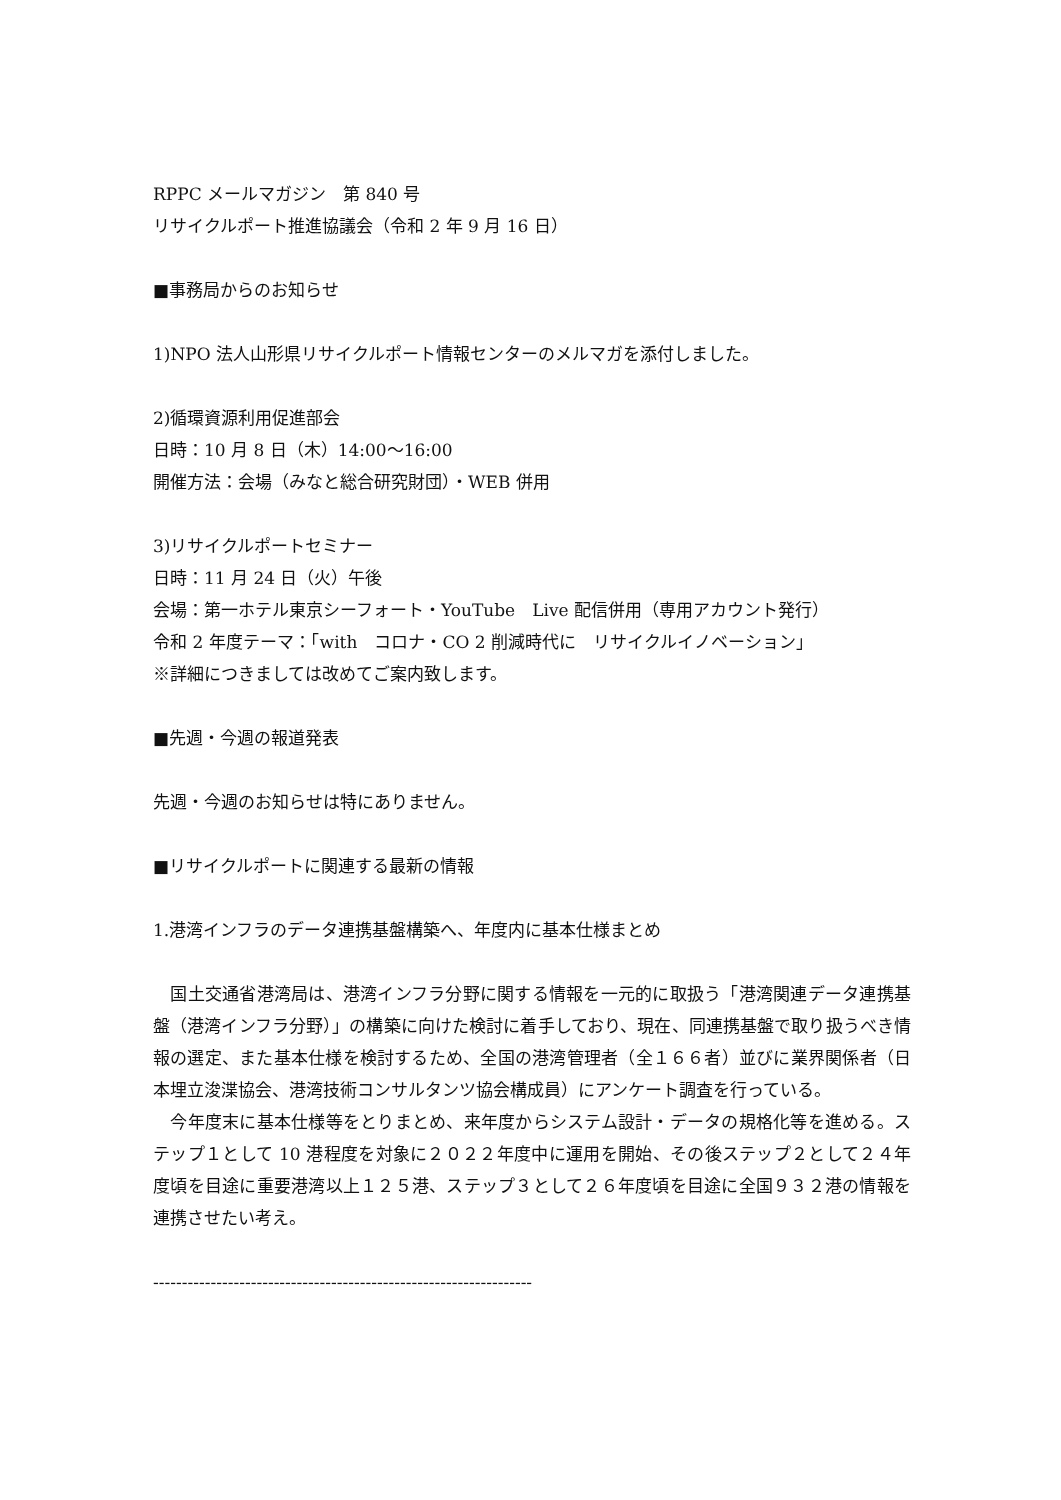RPPC メールマガジン　第 840 号
リサイクルポート推進協議会（令和 2 年 9 月 16 日）
■事務局からのお知らせ
1)NPO 法人山形県リサイクルポート情報センターのメルマガを添付しました。
2)循環資源利用促進部会
日時：10 月 8 日（木）14:00～16:00
開催方法：会場（みなと総合研究財団）・WEB 併用
3)リサイクルポートセミナー
日時：11 月 24 日（火）午後
会場：第一ホテル東京シーフォート・YouTube　Live 配信併用（専用アカウント発行）
令和 2 年度テーマ：「with　コロナ・CO 2 削減時代に　リサイクルイノベーション」
※詳細につきましては改めてご案内致します。
■先週・今週の報道発表
先週・今週のお知らせは特にありません。
■リサイクルポートに関連する最新の情報
1.港湾インフラのデータ連携基盤構築へ、年度内に基本仕様まとめ
　国土交通省港湾局は、港湾インフラ分野に関する情報を一元的に取扱う「港湾関連データ連携基盤（港湾インフラ分野）」の構築に向けた検討に着手しており、現在、同連携基盤で取り扱うべき情報の選定、また基本仕様を検討するため、全国の港湾管理者（全１６６者）並びに業界関係者（日本埋立浚渫協会、港湾技術コンサルタンツ協会構成員）にアンケート調査を行っている。
　今年度末に基本仕様等をとりまとめ、来年度からシステム設計・データの規格化等を進める。ステップ１として 10 港程度を対象に２０２２年度中に運用を開始、その後ステップ２として２４年度頃を目途に重要港湾以上１２５港、ステップ３として２６年度頃を目途に全国９３２港の情報を連携させたい考え。
------------------------------------------------------------------